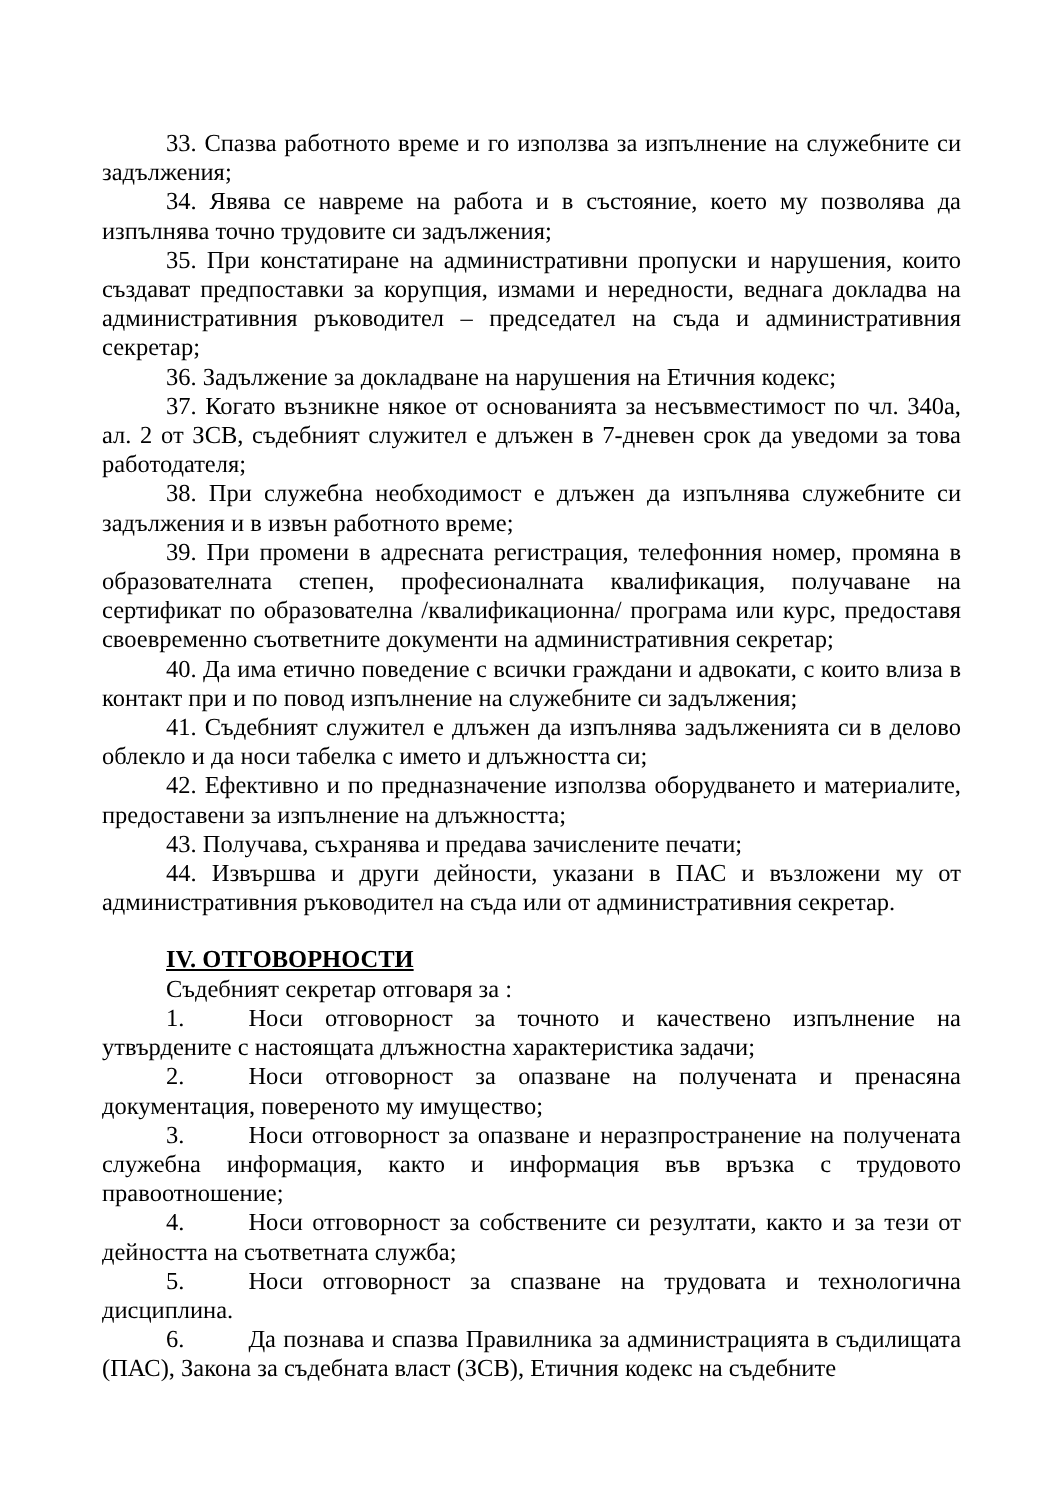33. Спазва работното време и го използва за изпълнение на служебните си задължения;
34. Явява се навреме на работа и в състояние, което му позволява да изпълнява точно трудовите си задължения;
35. При констатиране на административни пропуски и нарушения, които създават предпоставки за корупция, измами и нередности, веднага докладва на административния ръководител – председател на съда и административния секретар;
36. Задължение за докладване на нарушения на Етичния кодекс;
37. Когато възникне някое от основанията за несъвместимост по чл. 340а, ал. 2 от ЗСВ, съдебният служител е длъжен в 7-дневен срок да уведоми за това работодателя;
38. При служебна необходимост е длъжен да изпълнява служебните си задължения и в извън работното време;
39. При промени в адресната регистрация, телефонния номер, промяна в образователната степен, професионалната квалификация, получаване на сертификат по образователна /квалификационна/ програма или курс, предоставя своевременно съответните документи на административния секретар;
40. Да има етично поведение с всички граждани и адвокати, с които влиза в контакт при и по повод изпълнение на служебните си задължения;
41. Съдебният служител е длъжен да изпълнява задълженията си в делово облекло и да носи табелка с името и длъжността си;
42. Ефективно и по предназначение използва оборудването и материалите, предоставени за изпълнение на длъжността;
43. Получава, съхранява и предава зачислените печати;
44. Извършва и други дейности, указани в ПАС и възложени му от административния ръководител на съда или от административния секретар.
IV. ОТГОВОРНОСТИ
Съдебният секретар отговаря за :
1. Носи отговорност за точното и качествено изпълнение на утвърдените с настоящата длъжностна характеристика задачи;
2. Носи отговорност за опазване на получената и пренасяна документация, повереното му имущество;
3. Носи отговорност за опазване и неразпространение на получената служебна информация, както и информация във връзка с трудовото правоотношение;
4. Носи отговорност за собствените си резултати, както и за тези от дейността на съответната служба;
5. Носи отговорност за спазване на трудовата и технологична дисциплина.
6. Да познава и спазва Правилника за администрацията в съдилищата (ПАС), Закона за съдебната власт (ЗСВ), Етичния кодекс на съдебните